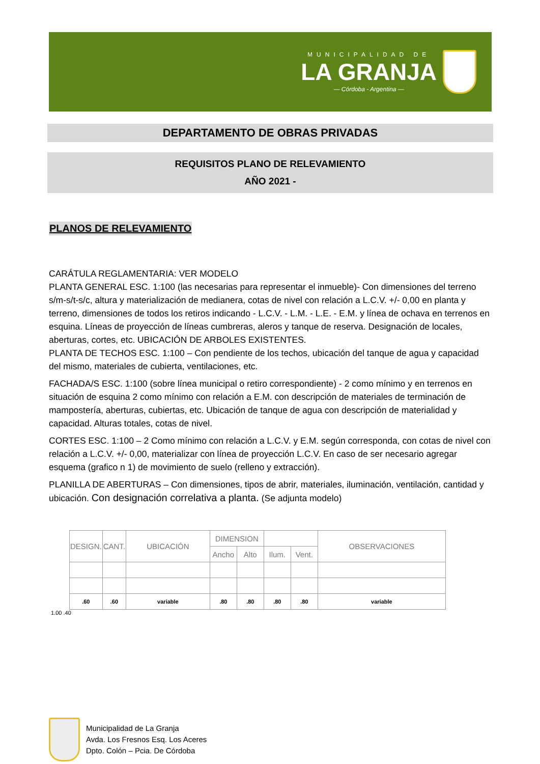MUNICIPALIDAD DE
LA GRANJA
— Córdoba - Argentina —
DEPARTAMENTO DE OBRAS PRIVADAS
REQUISITOS PLANO DE RELEVAMIENTO
AÑO 2021 -
PLANOS DE RELEVAMIENTO
CARÁTULA REGLAMENTARIA: VER MODELO
PLANTA GENERAL ESC. 1:100 (las necesarias para representar el inmueble)- Con dimensiones del terreno s/m-s/t-s/c, altura y materialización de medianera, cotas de nivel con relación a L.C.V. +/- 0,00 en planta y terreno, dimensiones de todos los retiros indicando - L.C.V. - L.M. - L.E. - E.M. y línea de ochava en terrenos en esquina. Líneas de proyección de líneas cumbreras, aleros y tanque de reserva. Designación de locales, aberturas, cortes, etc. UBICACIÓN DE ARBOLES EXISTENTES.
PLANTA DE TECHOS ESC. 1:100 – Con pendiente de los techos, ubicación del tanque de agua y capacidad del mismo, materiales de cubierta, ventilaciones, etc.
FACHADA/S ESC. 1:100 (sobre línea municipal o retiro correspondiente) - 2 como mínimo y en terrenos en situación de esquina 2 como mínimo con relación a E.M. con descripción de materiales de terminación de mampostería, aberturas, cubiertas, etc. Ubicación de tanque de agua con descripción de materialidad y capacidad. Alturas totales, cotas de nivel.
CORTES ESC. 1:100 – 2 Como mínimo con relación a L.C.V. y E.M. según corresponda, con cotas de nivel con relación a L.C.V. +/- 0,00, materializar con línea de proyección L.C.V. En caso de ser necesario agregar esquema (grafico n 1) de movimiento de suelo (relleno y extracción).
PLANILLA DE ABERTURAS – Con dimensiones, tipos de abrir, materiales, iluminación, ventilación, cantidad y ubicación. Con designación correlativa a planta. (Se adjunta modelo)
| DESIGN. | CANT. | UBICACIÓN | DIMENSION | | | | OBSERVACIONES |
| | | | Ancho | Alto | Ilum. | Vent. | |
| .60 | .60 | variable | .80 | .80 | .80 | .80 | variable |
1.00 .40
Municipalidad de La Granja
Avda. Los Fresnos Esq. Los Aceres
Dpto. Colón – Pcia. De Córdoba